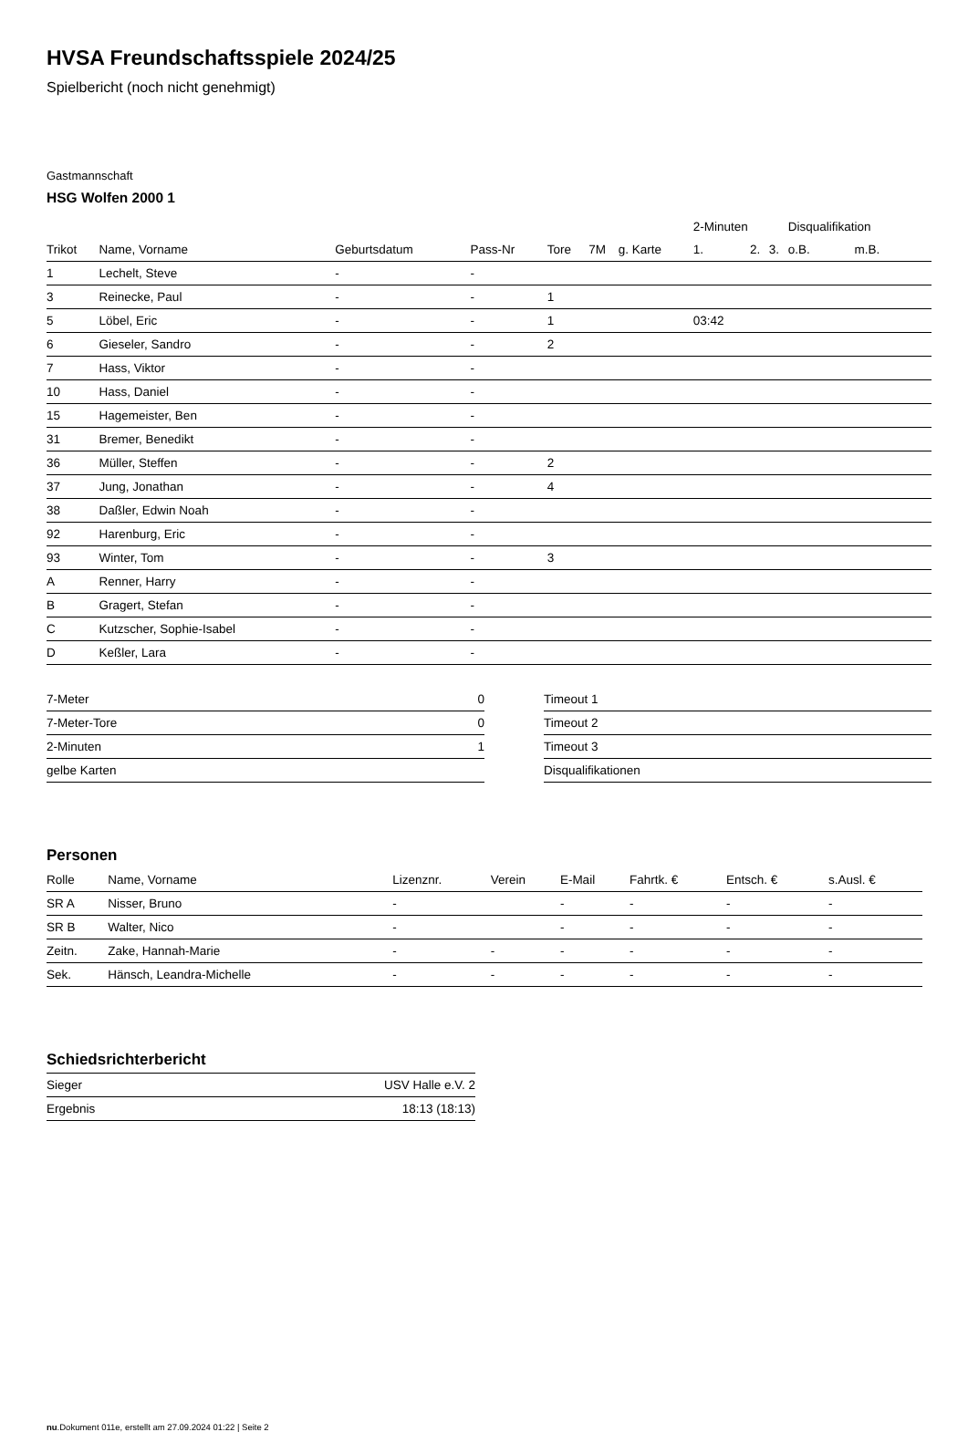HVSA Freundschaftsspiele 2024/25
Spielbericht (noch nicht genehmigt)
Gastmannschaft
HSG Wolfen 2000 1
| | | | | | | | 2-Minuten | | | Disqualifikation | |
| --- | --- | --- | --- | --- | --- | --- | --- | --- | --- | --- | --- |
| Trikot | Name, Vorname | Geburtsdatum | Pass-Nr | Tore | 7M | g. Karte | 1. | 2. | 3. | o.B. | m.B. |
| 1 | Lechelt, Steve | - | - | | | | | | | | |
| 3 | Reinecke, Paul | - | - | 1 | | | | | | | |
| 5 | Löbel, Eric | - | - | 1 | | | 03:42 | | | | |
| 6 | Gieseler, Sandro | - | - | 2 | | | | | | | |
| 7 | Hass, Viktor | - | - | | | | | | | | |
| 10 | Hass, Daniel | - | - | | | | | | | | |
| 15 | Hagemeister, Ben | - | - | | | | | | | | |
| 31 | Bremer, Benedikt | - | - | | | | | | | | |
| 36 | Müller, Steffen | - | - | 2 | | | | | | | |
| 37 | Jung, Jonathan | - | - | 4 | | | | | | | |
| 38 | Daßler, Edwin Noah | - | - | | | | | | | | |
| 92 | Harenburg, Eric | - | - | | | | | | | | |
| 93 | Winter, Tom | - | - | 3 | | | | | | | |
| A | Renner, Harry | - | - | | | | | | | | |
| B | Gragert, Stefan | - | - | | | | | | | | |
| C | Kutzscher, Sophie-Isabel | - | - | | | | | | | | |
| D | Keßler, Lara | - | - | | | | | | | | |
| 7-Meter | 0 |
| 7-Meter-Tore | 0 |
| 2-Minuten | 1 |
| gelbe Karten | |
| Timeout 1 |
| Timeout 2 |
| Timeout 3 |
| Disqualifikationen |
Personen
| Rolle | Name, Vorname | Lizenznr. | Verein | E-Mail | Fahrtk. € | Entsch. € | s.Ausl. € |
| --- | --- | --- | --- | --- | --- | --- | --- |
| SR A | Nisser, Bruno | - | | - | - | - | - |
| SR B | Walter, Nico | - | | - | - | - | - |
| Zeitn. | Zake, Hannah-Marie | - | - | - | - | - | - |
| Sek. | Hänsch, Leandra-Michelle | - | - | - | - | - | - |
Schiedsrichterbericht
| Sieger | USV Halle e.V. 2 |
| Ergebnis | 18:13 (18:13) |
nu.Dokument 011e, erstellt am 27.09.2024 01:22 | Seite 2